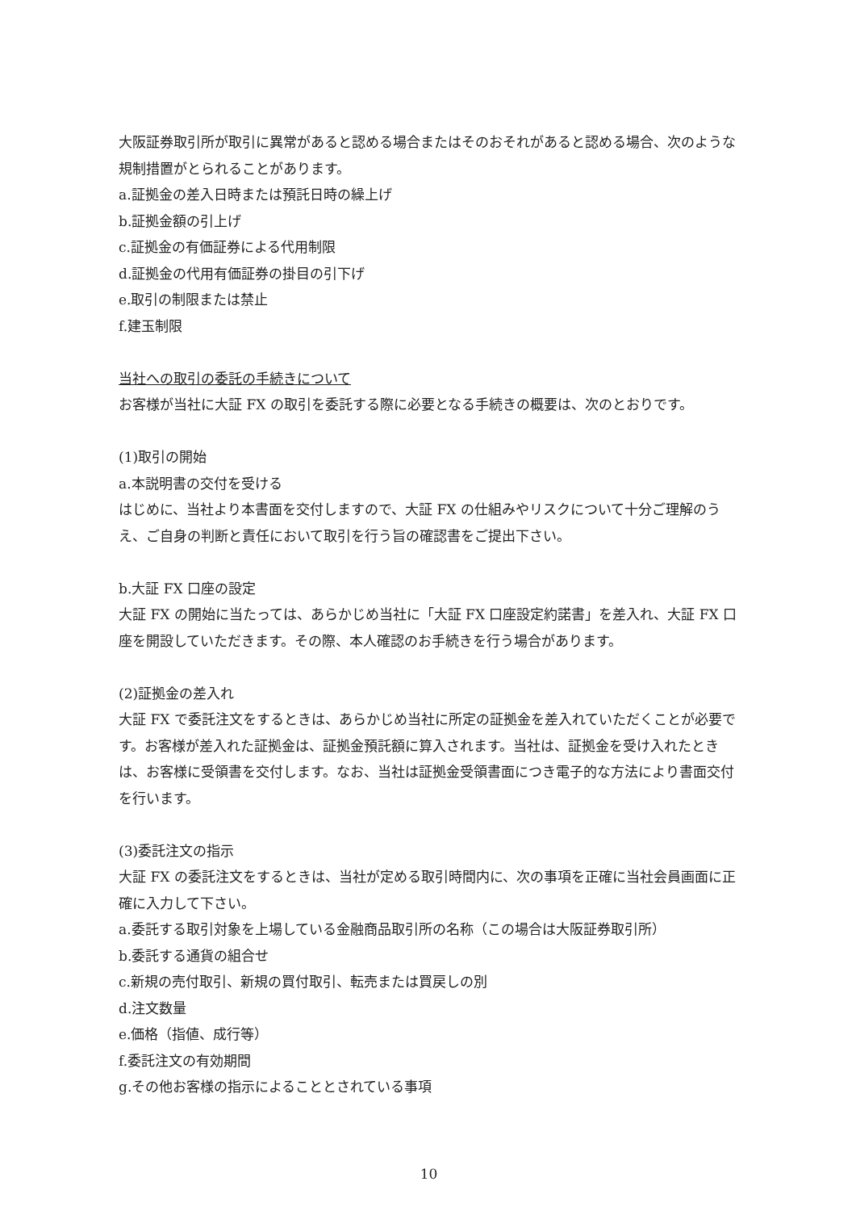大阪証券取引所が取引に異常があると認める場合またはそのおそれがあると認める場合、次のような規制措置がとられることがあります。
a.証拠金の差入日時または預託日時の繰上げ
b.証拠金額の引上げ
c.証拠金の有価証券による代用制限
d.証拠金の代用有価証券の掛目の引下げ
e.取引の制限または禁止
f.建玉制限
当社への取引の委託の手続きについて
お客様が当社に大証 FX の取引を委託する際に必要となる手続きの概要は、次のとおりです。
(1)取引の開始
a.本説明書の交付を受ける
はじめに、当社より本書面を交付しますので、大証 FX の仕組みやリスクについて十分ご理解のうえ、ご自身の判断と責任において取引を行う旨の確認書をご提出下さい。
b.大証 FX 口座の設定
大証 FX の開始に当たっては、あらかじめ当社に「大証 FX 口座設定約諾書」を差入れ、大証 FX 口座を開設していただきます。その際、本人確認のお手続きを行う場合があります。
(2)証拠金の差入れ
大証 FX で委託注文をするときは、あらかじめ当社に所定の証拠金を差入れていただくことが必要です。お客様が差入れた証拠金は、証拠金預託額に算入されます。当社は、証拠金を受け入れたときは、お客様に受領書を交付します。なお、当社は証拠金受領書面につき電子的な方法により書面交付を行います。
(3)委託注文の指示
大証 FX の委託注文をするときは、当社が定める取引時間内に、次の事項を正確に当社会員画面に正確に入力して下さい。
a.委託する取引対象を上場している金融商品取引所の名称（この場合は大阪証券取引所）
b.委託する通貨の組合せ
c.新規の売付取引、新規の買付取引、転売または買戻しの別
d.注文数量
e.価格（指値、成行等）
f.委託注文の有効期間
g.その他お客様の指示によることとされている事項
10